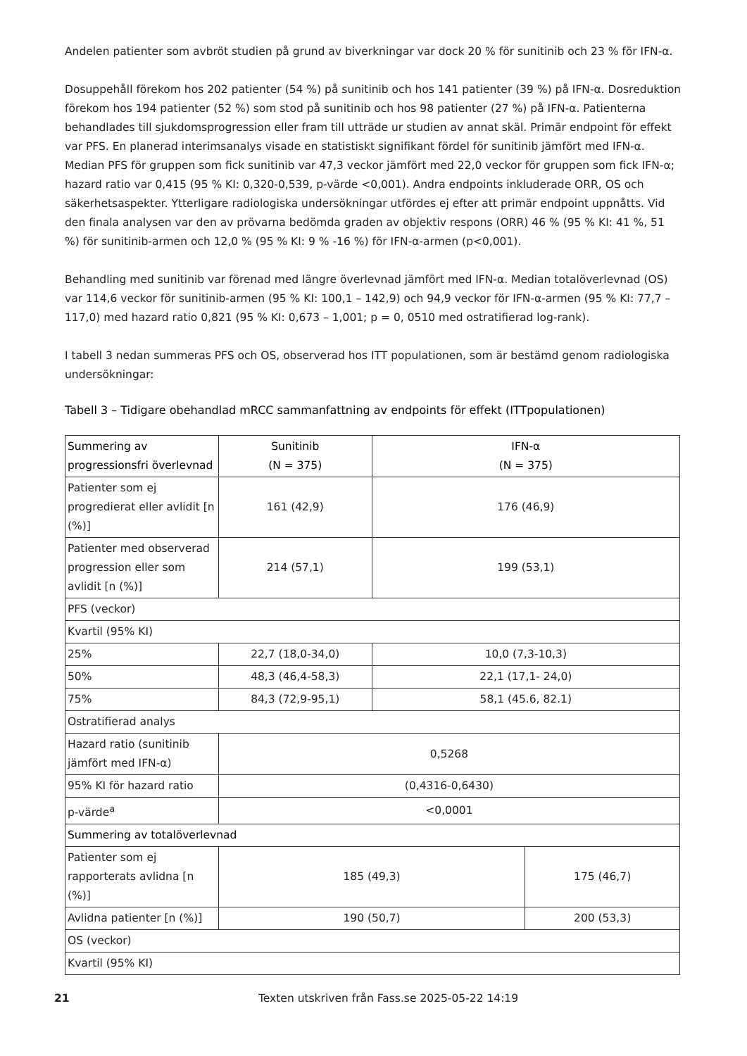Andelen patienter som avbröt studien på grund av biverkningar var dock 20 % för sunitinib och 23 % för IFN-α.
Dosuppehåll förekom hos 202 patienter (54 %) på sunitinib och hos 141 patienter (39 %) på IFN-α. Dosreduktion förekom hos 194 patienter (52 %) som stod på sunitinib och hos 98 patienter (27 %) på IFN-α. Patienterna behandlades till sjukdomsprogression eller fram till utträde ur studien av annat skäl. Primär endpoint för effekt var PFS. En planerad interimsanalys visade en statistiskt signifikant fördel för sunitinib jämfört med IFN-α. Median PFS för gruppen som fick sunitinib var 47,3 veckor jämfört med 22,0 veckor för gruppen som fick IFN-α; hazard ratio var 0,415 (95 % KI: 0,320-0,539, p-värde <0,001). Andra endpoints inkluderade ORR, OS och säkerhetsaspekter. Ytterligare radiologiska undersökningar utfördes ej efter att primär endpoint uppnåtts. Vid den finala analysen var den av prövarna bedömda graden av objektiv respons (ORR) 46 % (95 % KI: 41 %, 51 %) för sunitinib-armen och 12,0 % (95 % KI: 9 % -16 %) för IFN-α-armen (p<0,001).
Behandling med sunitinib var förenad med längre överlevnad jämfört med IFN-α. Median totalöverlevnad (OS) var 114,6 veckor för sunitinib-armen (95 % KI: 100,1 – 142,9) och 94,9 veckor för IFN-α-armen (95 % KI: 77,7 – 117,0) med hazard ratio 0,821 (95 % KI: 0,673 – 1,001; p = 0, 0510 med ostratifierad log-rank).
I tabell 3 nedan summeras PFS och OS, observerad hos ITT populationen, som är bestämd genom radiologiska undersökningar:
Tabell 3 – Tidigare obehandlad mRCC sammanfattning av endpoints för effekt (ITTpopulationen)
| Summering av progressionsfri överlevnad | Sunitinib (N = 375) | IFN-α (N = 375) | |
| Patienter som ej progredierat eller avlidit [n (%)] | 161 (42,9) | 176 (46,9) | |
| Patienter med observerad progression eller som avlidit [n (%)] | 214 (57,1) | 199 (53,1) | |
| PFS (veckor) | | | |
| Kvartil (95% KI) | | | |
| 25% | 22,7 (18,0-34,0) | 10,0 (7,3-10,3) | |
| 50% | 48,3 (46,4-58,3) | 22,1 (17,1- 24,0) | |
| 75% | 84,3 (72,9-95,1) | 58,1 (45.6, 82.1) | |
| Ostratifierad analys | | | |
| Hazard ratio (sunitinib jämfört med IFN-α) | 0,5268 | | |
| 95% KI för hazard ratio | (0,4316-0,6430) | | |
| p-värde<sup>a</sup> | <0,0001 | | |
| Summering av totalöverlevnad | | | |
| Patienter som ej rapporterats avlidna [n (%)] | 185 (49,3) | | 175 (46,7) |
| Avlidna patienter [n (%)] | 190 (50,7) | | 200 (53,3) |
| OS (veckor) | | | |
| Kvartil (95% KI) | | | |
21 Texten utskriven från Fass.se 2025-05-22 14:19